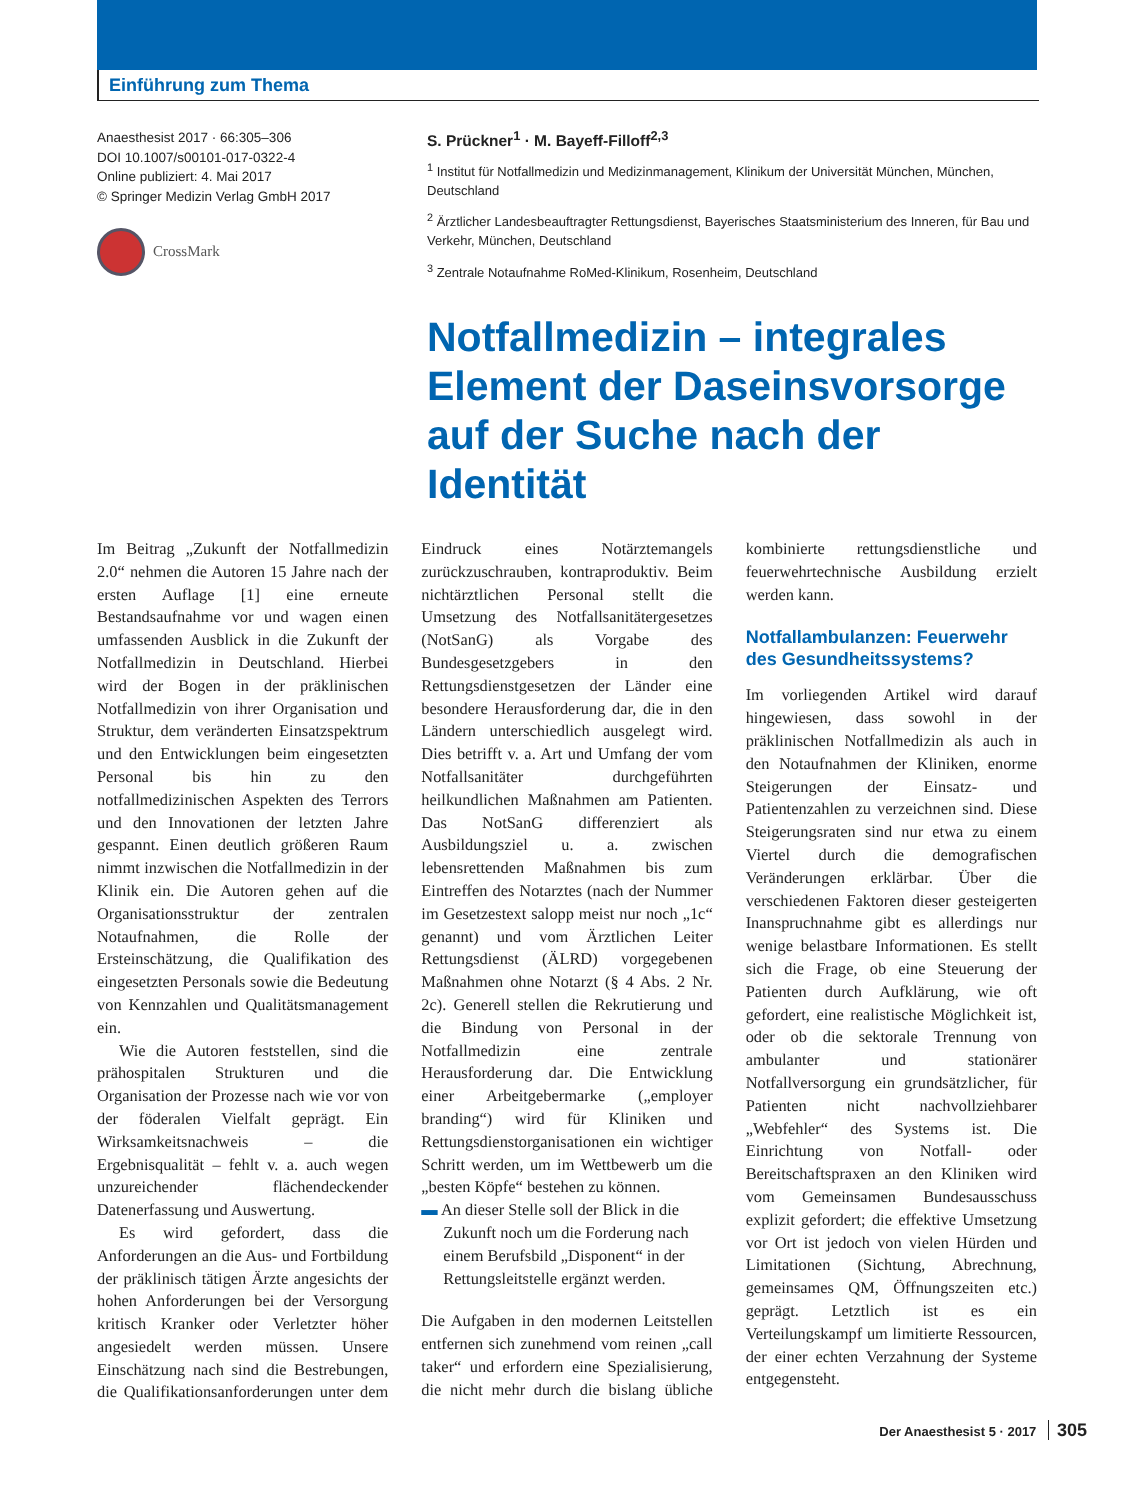Einführung zum Thema
Anaesthesist 2017 · 66:305–306
DOI 10.1007/s00101-017-0322-4
Online publiziert: 4. Mai 2017
© Springer Medizin Verlag GmbH 2017
CrossMark
S. Prückner<sup>1</sup> · M. Bayeff-Filloff<sup>2,3</sup>
<sup>1</sup> Institut für Notfallmedizin und Medizinmanagement, Klinikum der Universität München, München, Deutschland
<sup>2</sup> Ärztlicher Landesbeauftragter Rettungsdienst, Bayerisches Staatsministerium des Inneren, für Bau und Verkehr, München, Deutschland
<sup>3</sup> Zentrale Notaufnahme RoMed-Klinikum, Rosenheim, Deutschland
Notfallmedizin – integrales Element der Daseinsvorsorge auf der Suche nach der Identität
Im Beitrag „Zukunft der Notfallmedizin 2.0“ nehmen die Autoren 15 Jahre nach der ersten Auflage [1] eine erneute Bestandsaufnahme vor und wagen einen umfassenden Ausblick in die Zukunft der Notfallmedizin in Deutschland. Hierbei wird der Bogen in der präklinischen Notfallmedizin von ihrer Organisation und Struktur, dem veränderten Einsatzspektrum und den Entwicklungen beim eingesetzten Personal bis hin zu den notfallmedizinischen Aspekten des Terrors und den Innovationen der letzten Jahre gespannt. Einen deutlich größeren Raum nimmt inzwischen die Notfallmedizin in der Klinik ein. Die Autoren gehen auf die Organisationsstruktur der zentralen Notaufnahmen, die Rolle der Ersteinschätzung, die Qualifikation des eingesetzten Personals sowie die Bedeutung von Kennzahlen und Qualitätsmanagement ein.
Wie die Autoren feststellen, sind die prähospitalen Strukturen und die Organisation der Prozesse nach wie vor von der föderalen Vielfalt geprägt. Ein Wirksamkeitsnachweis – die Ergebnisqualität – fehlt v. a. auch wegen unzureichender flächendeckender Datenerfassung und Auswertung.
Es wird gefordert, dass die Anforderungen an die Aus- und Fortbildung der präklinisch tätigen Ärzte angesichts der hohen Anforderungen bei der Versorgung kritisch Kranker oder Verletzter höher angesiedelt werden müssen. Unsere Einschätzung nach sind die Bestrebungen, die Qualifikationsanforderungen unter dem Eindruck eines Notärztemangels zurückzuschrauben, kontraproduktiv. Beim nichtärztlichen Personal stellt die Umsetzung des Notfallsanitätergesetzes (NotSanG) als Vorgabe des Bundesgesetzgebers in den Rettungsdienstgesetzen der Länder eine besondere Herausforderung dar, die in den Ländern unterschiedlich ausgelegt wird. Dies betrifft v. a. Art und Umfang der vom Notfallsanitäter durchgeführten heilkundlichen Maßnahmen am Patienten. Das NotSanG differenziert als Ausbildungsziel u. a. zwischen lebensrettenden Maßnahmen bis zum Eintreffen des Notarztes (nach der Nummer im Gesetzestext salopp meist nur noch „1c“ genannt) und vom Ärztlichen Leiter Rettungsdienst (ÄLRD) vorgegebenen Maßnahmen ohne Notarzt (§ 4 Abs. 2 Nr. 2c). Generell stellen die Rekrutierung und die Bindung von Personal in der Notfallmedizin eine zentrale Herausforderung dar. Die Entwicklung einer Arbeitgebermarke („employer branding“) wird für Kliniken und Rettungsdienstorganisationen ein wichtiger Schritt werden, um im Wettbewerb um die „besten Köpfe“ bestehen zu können.
▬ An dieser Stelle soll der Blick in die Zukunft noch um die Forderung nach einem Berufsbild „Disponent“ in der Rettungsleitstelle ergänzt werden.
Die Aufgaben in den modernen Leitstellen entfernen sich zunehmend vom reinen „call taker“ und erfordern eine Spezialisierung, die nicht mehr durch die bislang übliche kombinierte rettungsdienstliche und feuerwehrtechnische Ausbildung erzielt werden kann.
Notfallambulanzen: Feuerwehr des Gesundheitssystems?
Im vorliegenden Artikel wird darauf hingewiesen, dass sowohl in der präklinischen Notfallmedizin als auch in den Notaufnahmen der Kliniken, enorme Steigerungen der Einsatz- und Patientenzahlen zu verzeichnen sind. Diese Steigerungsraten sind nur etwa zu einem Viertel durch die demografischen Veränderungen erklärbar. Über die verschiedenen Faktoren dieser gesteigerten Inanspruchnahme gibt es allerdings nur wenige belastbare Informationen. Es stellt sich die Frage, ob eine Steuerung der Patienten durch Aufklärung, wie oft gefordert, eine realistische Möglichkeit ist, oder ob die sektorale Trennung von ambulanter und stationärer Notfallversorgung ein grundsätzlicher, für Patienten nicht nachvollziehbarer „Webfehler“ des Systems ist. Die Einrichtung von Notfall- oder Bereitschaftspraxen an den Kliniken wird vom Gemeinsamen Bundesausschuss explizit gefordert; die effektive Umsetzung vor Ort ist jedoch von vielen Hürden und Limitationen (Sichtung, Abrechnung, gemeinsames QM, Öffnungszeiten etc.) geprägt. Letztlich ist es ein Verteilungskampf um limitierte Ressourcen, der einer echten Verzahnung der Systeme entgegensteht.
Der Anaesthesist 5 · 2017 305